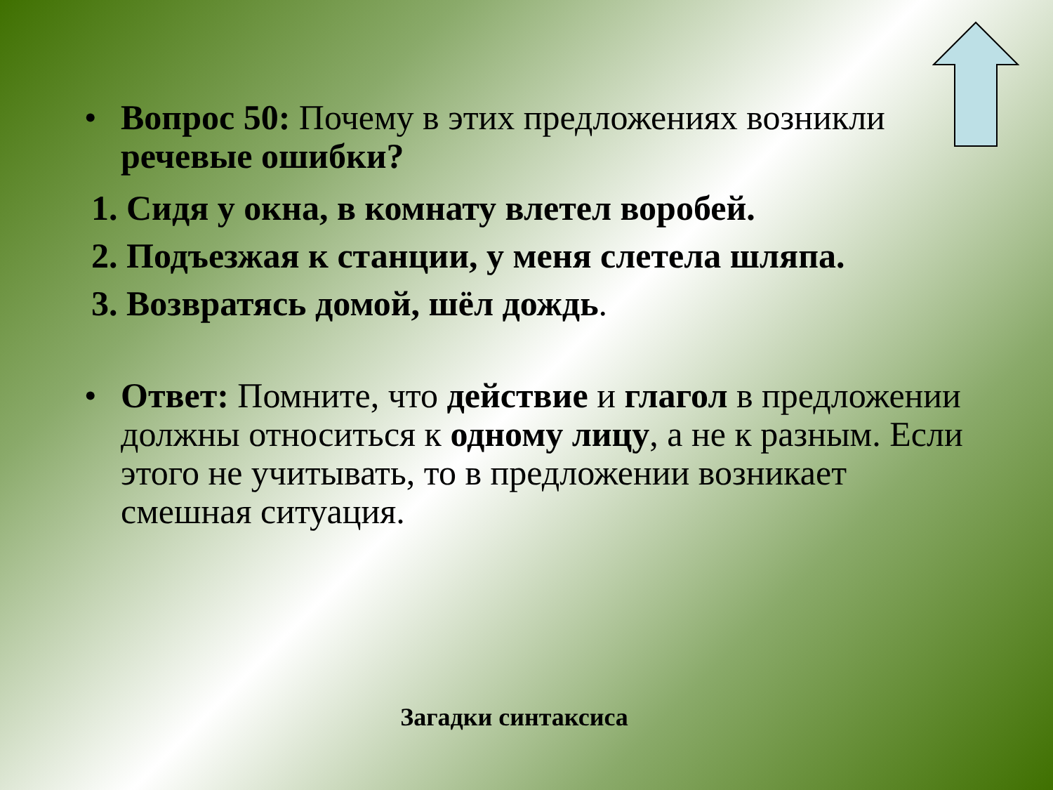• Вопрос 50: Почему в этих предложениях возникли речевые ошибки?
1. Сидя у окна, в комнату влетел воробей.
2. Подъезжая к станции, у меня слетела шляпа.
3. Возвратясь домой, шёл дождь.
• Ответ: Помните, что действие и глагол в предложении должны относиться к одному лицу, а не к разным. Если этого не учитывать, то в предложении возникает смешная ситуация.
Загадки синтаксиса